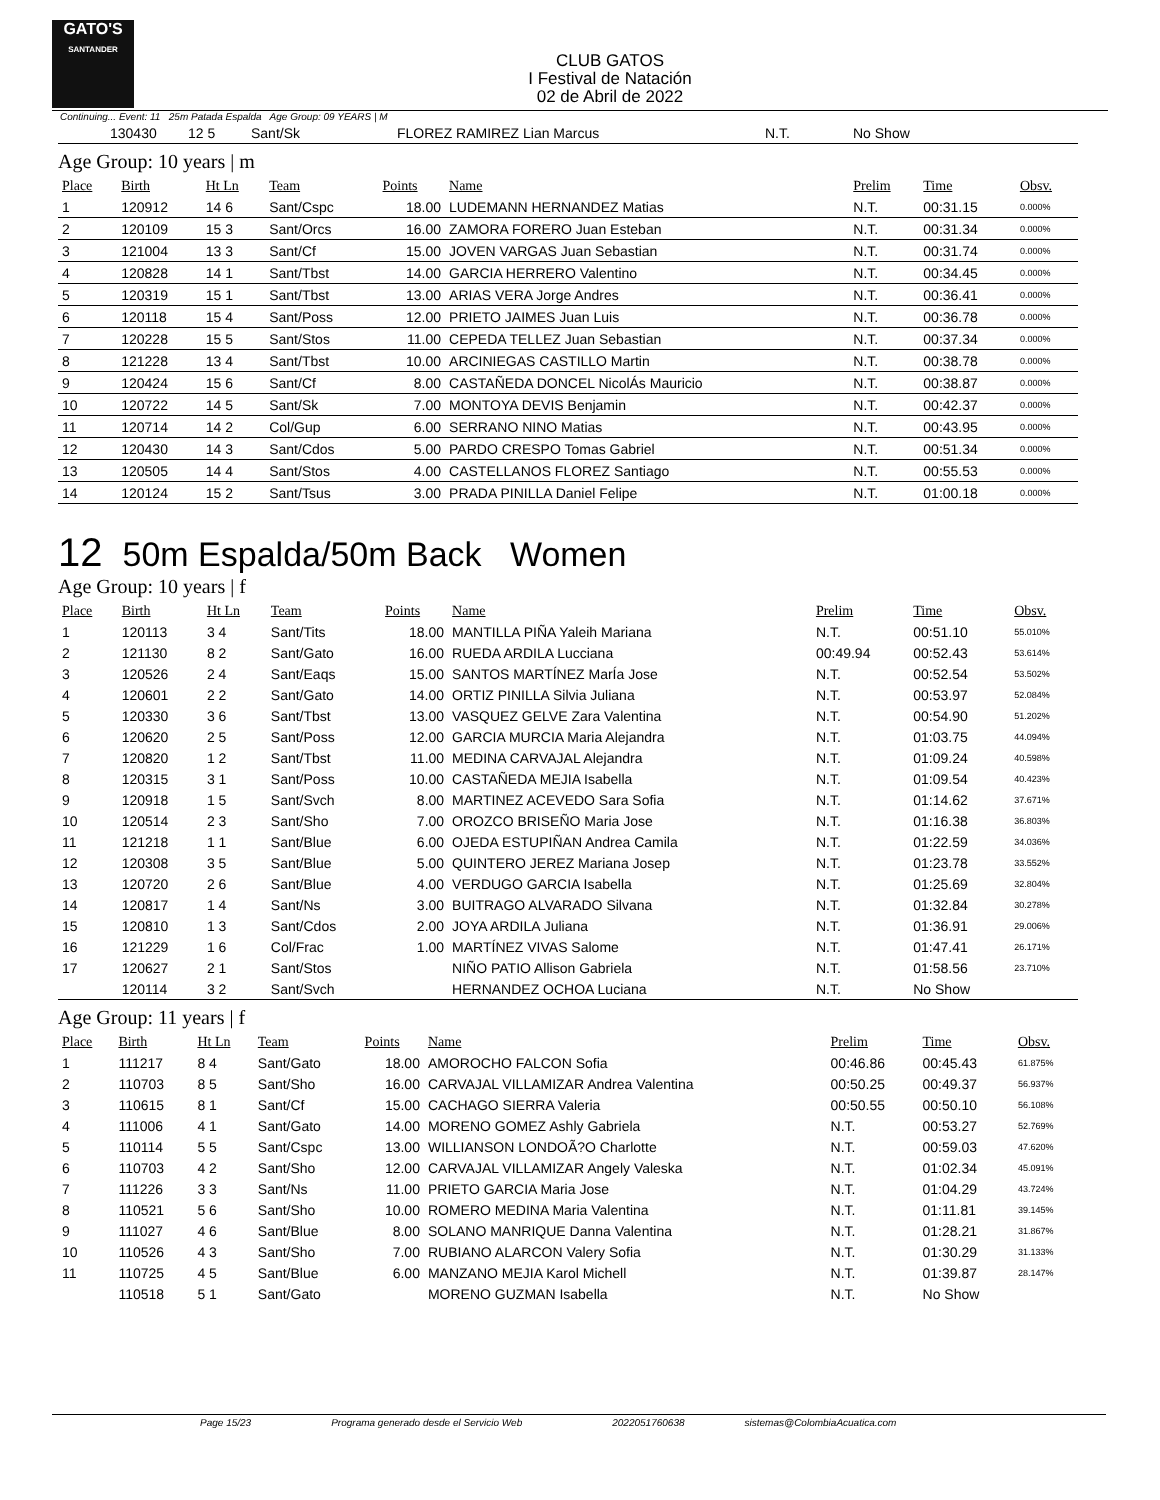GATO'S
SANTANDER
CLUB GATOS
I Festival de Natación
02 de Abril de 2022
Continuing... Event: 11 25m Patada Espalda Age Group: 09 YEARS | M
| | 130430 | 12 5 | Sant/Sk | | FLOREZ RAMIREZ Lian Marcus | N.T. | No Show | |
Age Group: 10 years | m
| Place | Birth | Ht Ln | Team | Points | Name | Prelim | Time | Obsv. |
| --- | --- | --- | --- | --- | --- | --- | --- | --- |
| 1 | 120912 | 14 6 | Sant/Cspc | 18.00 | LUDEMANN HERNANDEZ Matias | N.T. | 00:31.15 | 0.000% |
| 2 | 120109 | 15 3 | Sant/Orcs | 16.00 | ZAMORA FORERO Juan Esteban | N.T. | 00:31.34 | 0.000% |
| 3 | 121004 | 13 3 | Sant/Cf | 15.00 | JOVEN VARGAS Juan Sebastian | N.T. | 00:31.74 | 0.000% |
| 4 | 120828 | 14 1 | Sant/Tbst | 14.00 | GARCIA HERRERO Valentino | N.T. | 00:34.45 | 0.000% |
| 5 | 120319 | 15 1 | Sant/Tbst | 13.00 | ARIAS VERA Jorge Andres | N.T. | 00:36.41 | 0.000% |
| 6 | 120118 | 15 4 | Sant/Poss | 12.00 | PRIETO JAIMES Juan Luis | N.T. | 00:36.78 | 0.000% |
| 7 | 120228 | 15 5 | Sant/Stos | 11.00 | CEPEDA TELLEZ Juan Sebastian | N.T. | 00:37.34 | 0.000% |
| 8 | 121228 | 13 4 | Sant/Tbst | 10.00 | ARCINIEGAS CASTILLO Martin | N.T. | 00:38.78 | 0.000% |
| 9 | 120424 | 15 6 | Sant/Cf | 8.00 | CASTAÑEDA DONCEL NicolÁs Mauricio | N.T. | 00:38.87 | 0.000% |
| 10 | 120722 | 14 5 | Sant/Sk | 7.00 | MONTOYA DEVIS Benjamin | N.T. | 00:42.37 | 0.000% |
| 11 | 120714 | 14 2 | Col/Gup | 6.00 | SERRANO NINO Matias | N.T. | 00:43.95 | 0.000% |
| 12 | 120430 | 14 3 | Sant/Cdos | 5.00 | PARDO CRESPO Tomas Gabriel | N.T. | 00:51.34 | 0.000% |
| 13 | 120505 | 14 4 | Sant/Stos | 4.00 | CASTELLANOS FLOREZ Santiago | N.T. | 00:55.53 | 0.000% |
| 14 | 120124 | 15 2 | Sant/Tsus | 3.00 | PRADA PINILLA Daniel Felipe | N.T. | 01:00.18 | 0.000% |
12 50m Espalda/50m Back Women
Age Group: 10 years | f
| Place | Birth | Ht Ln | Team | Points | Name | Prelim | Time | Obsv. |
| --- | --- | --- | --- | --- | --- | --- | --- | --- |
| 1 | 120113 | 3 4 | Sant/Tits | 18.00 | MANTILLA PIÑA Yaleih Mariana | N.T. | 00:51.10 | 55.010% |
| 2 | 121130 | 8 2 | Sant/Gato | 16.00 | RUEDA ARDILA Lucciana | 00:49.94 | 00:52.43 | 53.614% |
| 3 | 120526 | 2 4 | Sant/Eaqs | 15.00 | SANTOS MARTÍNEZ MarÍa Jose | N.T. | 00:52.54 | 53.502% |
| 4 | 120601 | 2 2 | Sant/Gato | 14.00 | ORTIZ PINILLA Silvia Juliana | N.T. | 00:53.97 | 52.084% |
| 5 | 120330 | 3 6 | Sant/Tbst | 13.00 | VASQUEZ GELVE Zara Valentina | N.T. | 00:54.90 | 51.202% |
| 6 | 120620 | 2 5 | Sant/Poss | 12.00 | GARCIA MURCIA Maria Alejandra | N.T. | 01:03.75 | 44.094% |
| 7 | 120820 | 1 2 | Sant/Tbst | 11.00 | MEDINA CARVAJAL Alejandra | N.T. | 01:09.24 | 40.598% |
| 8 | 120315 | 3 1 | Sant/Poss | 10.00 | CASTAÑEDA MEJIA Isabella | N.T. | 01:09.54 | 40.423% |
| 9 | 120918 | 1 5 | Sant/Svch | 8.00 | MARTINEZ ACEVEDO Sara Sofia | N.T. | 01:14.62 | 37.671% |
| 10 | 120514 | 2 3 | Sant/Sho | 7.00 | OROZCO BRISEÑO Maria Jose | N.T. | 01:16.38 | 36.803% |
| 11 | 121218 | 1 1 | Sant/Blue | 6.00 | OJEDA ESTUPIÑAN Andrea Camila | N.T. | 01:22.59 | 34.036% |
| 12 | 120308 | 3 5 | Sant/Blue | 5.00 | QUINTERO JEREZ Mariana Josep | N.T. | 01:23.78 | 33.552% |
| 13 | 120720 | 2 6 | Sant/Blue | 4.00 | VERDUGO GARCIA Isabella | N.T. | 01:25.69 | 32.804% |
| 14 | 120817 | 1 4 | Sant/Ns | 3.00 | BUITRAGO ALVARADO Silvana | N.T. | 01:32.84 | 30.278% |
| 15 | 120810 | 1 3 | Sant/Cdos | 2.00 | JOYA ARDILA Juliana | N.T. | 01:36.91 | 29.006% |
| 16 | 121229 | 1 6 | Col/Frac | 1.00 | MARTÍNEZ VIVAS Salome | N.T. | 01:47.41 | 26.171% |
| 17 | 120627 | 2 1 | Sant/Stos | | NIÑO PATIO Allison Gabriela | N.T. | 01:58.56 | 23.710% |
| | 120114 | 3 2 | Sant/Svch | | HERNANDEZ OCHOA Luciana | N.T. | No Show | |
Age Group: 11 years | f
| Place | Birth | Ht Ln | Team | Points | Name | Prelim | Time | Obsv. |
| --- | --- | --- | --- | --- | --- | --- | --- | --- |
| 1 | 111217 | 8 4 | Sant/Gato | 18.00 | AMOROCHO FALCON Sofia | 00:46.86 | 00:45.43 | 61.875% |
| 2 | 110703 | 8 5 | Sant/Sho | 16.00 | CARVAJAL VILLAMIZAR Andrea Valentina | 00:50.25 | 00:49.37 | 56.937% |
| 3 | 110615 | 8 1 | Sant/Cf | 15.00 | CACHAGO SIERRA Valeria | 00:50.55 | 00:50.10 | 56.108% |
| 4 | 111006 | 4 1 | Sant/Gato | 14.00 | MORENO GOMEZ Ashly Gabriela | N.T. | 00:53.27 | 52.769% |
| 5 | 110114 | 5 5 | Sant/Cspc | 13.00 | WILLIANSON LONDOÃ?O Charlotte | N.T. | 00:59.03 | 47.620% |
| 6 | 110703 | 4 2 | Sant/Sho | 12.00 | CARVAJAL VILLAMIZAR Angely Valeska | N.T. | 01:02.34 | 45.091% |
| 7 | 111226 | 3 3 | Sant/Ns | 11.00 | PRIETO GARCIA Maria Jose | N.T. | 01:04.29 | 43.724% |
| 8 | 110521 | 5 6 | Sant/Sho | 10.00 | ROMERO MEDINA Maria Valentina | N.T. | 01:11.81 | 39.145% |
| 9 | 111027 | 4 6 | Sant/Blue | 8.00 | SOLANO MANRIQUE Danna Valentina | N.T. | 01:28.21 | 31.867% |
| 10 | 110526 | 4 3 | Sant/Sho | 7.00 | RUBIANO ALARCON Valery Sofia | N.T. | 01:30.29 | 31.133% |
| 11 | 110725 | 4 5 | Sant/Blue | 6.00 | MANZANO MEJIA Karol Michell | N.T. | 01:39.87 | 28.147% |
| | 110518 | 5 1 | Sant/Gato | | MORENO GUZMAN Isabella | N.T. | No Show | |
Page 15/23 Programa generado desde el Servicio Web 2022051760638 sistemas@ColombiaAcuatica.com